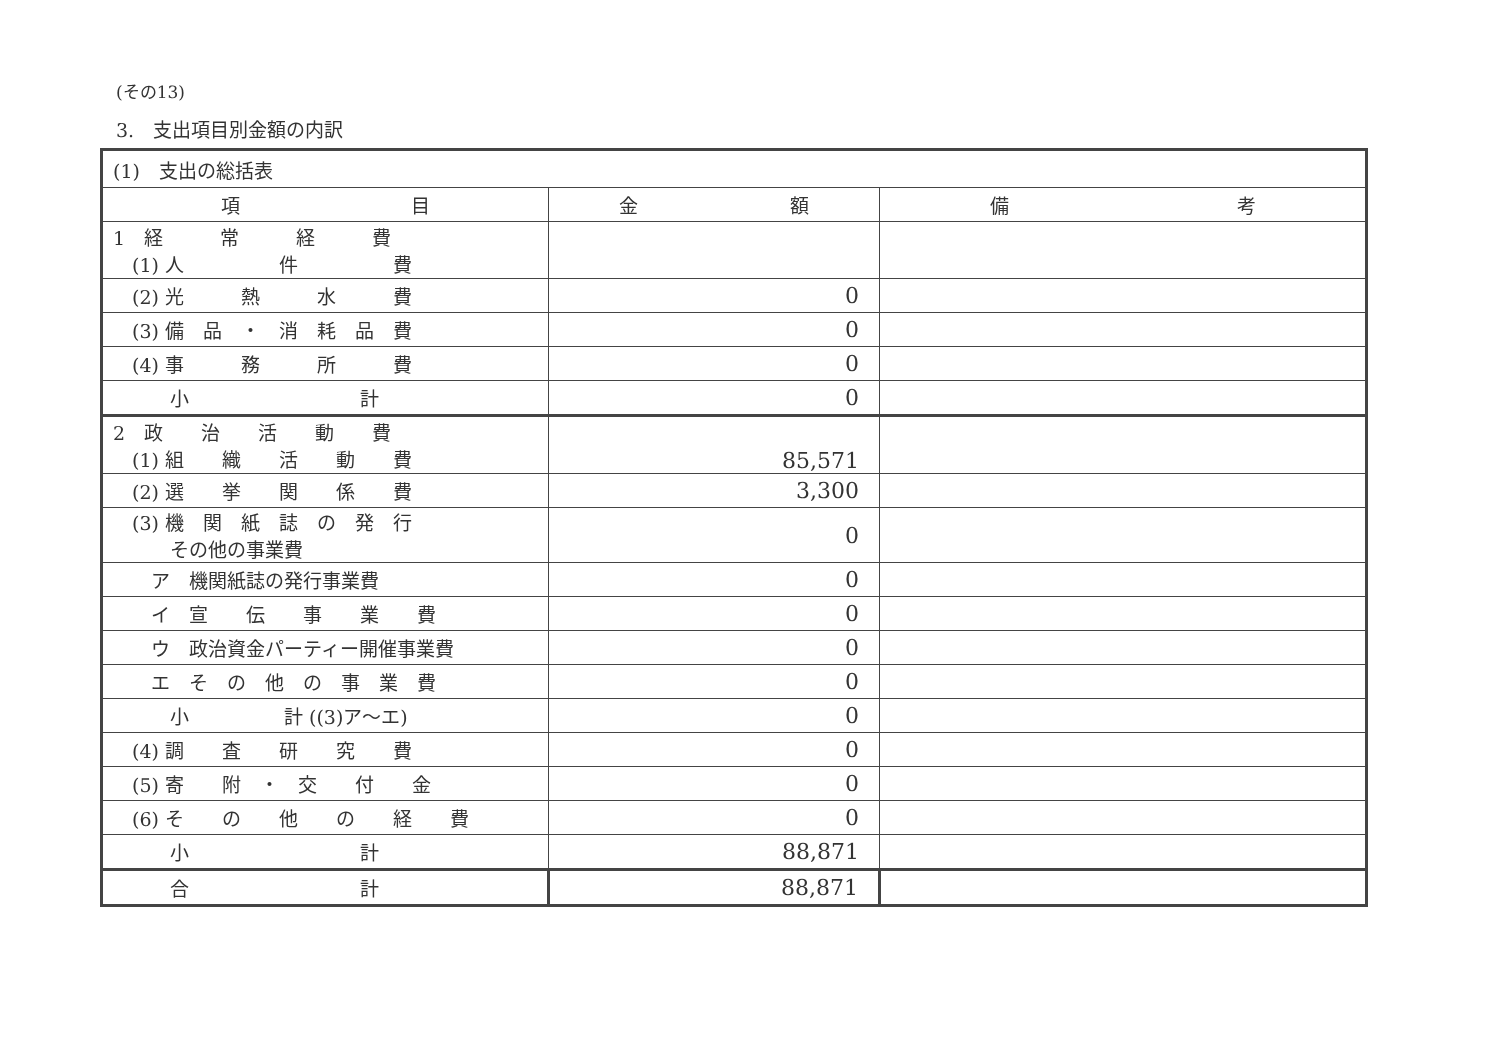(その13)
3.　支出項目別金額の内訳
| (1) 支出の総括表 | | |
| 項 目 | 金 額 | 備 考 |
| 1 経 常 経 費 (1) 人 件 費 | | |
| (2) 光 熱 水 費 | 0 | |
| (3) 備 品 ・ 消 耗 品 費 | 0 | |
| (4) 事 務 所 費 | 0 | |
| 小 計 | 0 | |
| 2 政 治 活 動 費 (1) 組 織 活 動 費 | 85,571 | |
| (2) 選 挙 関 係 費 | 3,300 | |
| (3) 機 関 紙 誌 の 発 行 その他の事業費 | 0 | |
| ア 機関紙誌の発行事業費 | 0 | |
| イ 宣 伝 事 業 費 | 0 | |
| ウ 政治資金パーティー開催事業費 | 0 | |
| エ そ の 他 の 事 業 費 | 0 | |
| 小 計 ((3)ア～エ) | 0 | |
| (4) 調 査 研 究 費 | 0 | |
| (5) 寄 附 ・ 交 付 金 | 0 | |
| (6) そ の 他 の 経 費 | 0 | |
| 小 計 | 88,871 | |
| 合 計 | 88,871 | |